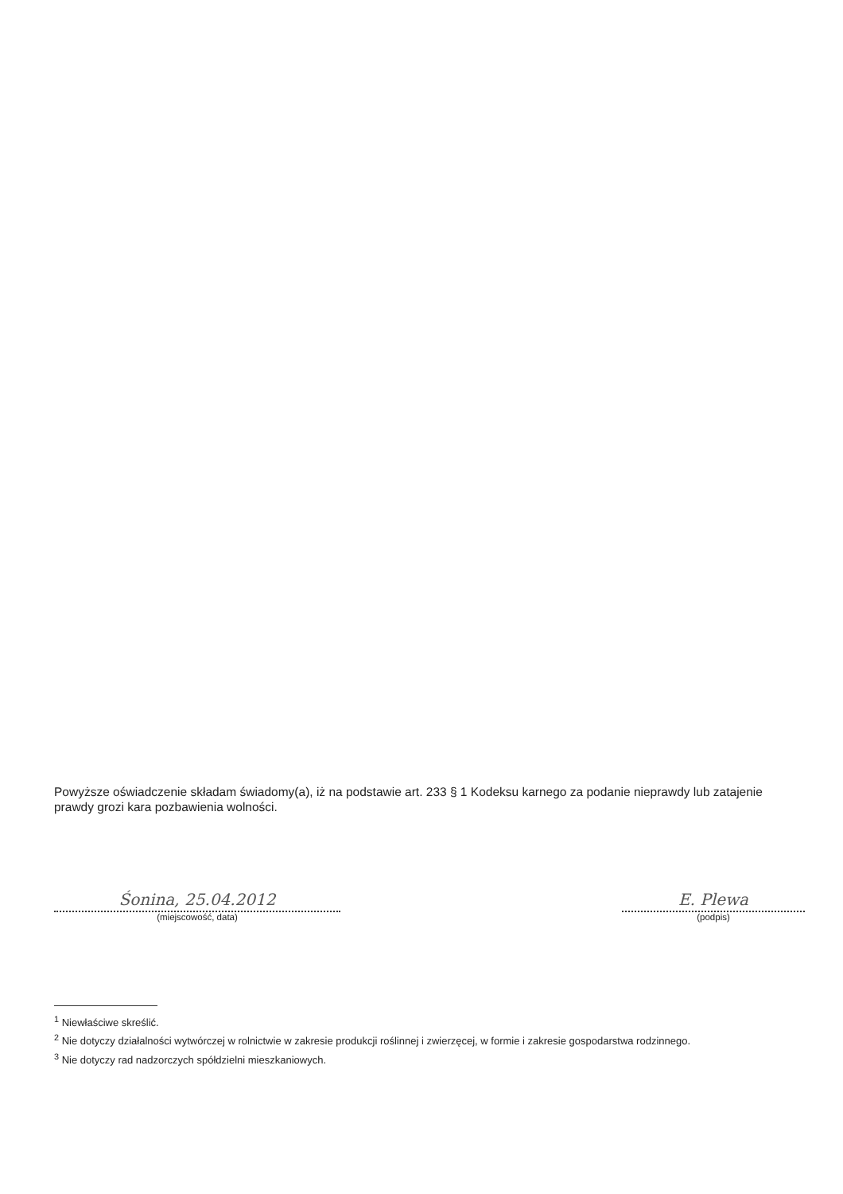Powyższe oświadczenie składam świadomy(a), iż na podstawie art. 233 § 1 Kodeksu karnego za podanie nieprawdy lub zatajenie prawdy grozi kara pozbawienia wolności.
Śonina, 25.04.2012
(miejscowość, data)
E. Plewa
(podpis)
<sup>1</sup> Niewłaściwe skreślić.
<sup>2</sup> Nie dotyczy działalności wytwórczej w rolnictwie w zakresie produkcji roślinnej i zwierzęcej, w formie i zakresie gospodarstwa rodzinnego.
<sup>3</sup> Nie dotyczy rad nadzorczych spółdzielni mieszkaniowych.